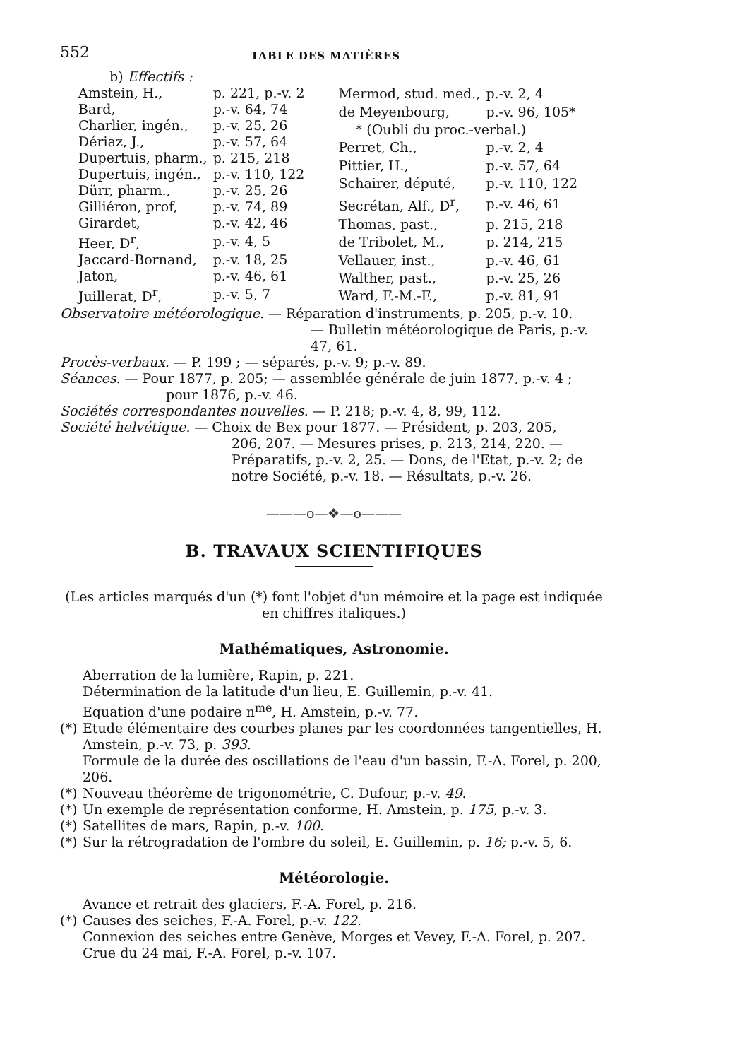552 TABLE DES MATIÈRES
b) Effectifs :
| Amstein, H., | p. 221, p.-v. 2 |
| Bard, | p.-v. 64, 74 |
| Charlier, ingén., | p.-v. 25, 26 |
| Dériaz, J., | p.-v. 57, 64 |
| Dupertuis, pharm., | p. 215, 218 |
| Dupertuis, ingén., | p.-v. 110, 122 |
| Dürr, pharm., | p.-v. 25, 26 |
| Gilliéron, prof, | p.-v. 74, 89 |
| Girardet, | p.-v. 42, 46 |
| Heer, D<sup>r</sup>, | p.-v. 4, 5 |
| Jaccard-Bornand, | p.-v. 18, 25 |
| Jaton, | p.-v. 46, 61 |
| Juillerat, D<sup>r</sup>, | p.-v. 5, 7 |
| Mermod, stud. med., | p.-v. 2, 4 |
| de Meyenbourg, | p.-v. 96, 105* |
| * (Oubli du proc.-verbal.) | |
| Perret, Ch., | p.-v. 2, 4 |
| Pittier, H., | p.-v. 57, 64 |
| Schairer, député, | p.-v. 110, 122 |
| Secrétan, Alf., D<sup>r</sup>, | p.-v. 46, 61 |
| Thomas, past., | p. 215, 218 |
| de Tribolet, M., | p. 214, 215 |
| Vellauer, inst., | p.-v. 46, 61 |
| Walther, past., | p.-v. 25, 26 |
| Ward, F.-M.-F., | p.-v. 81, 91 |
Observatoire météorologique. — Réparation d'instruments, p. 205, p.-v. 10.
— Bulletin météorologique de Paris, p.-v. 47, 61.
Procès-verbaux. — P. 199 ; — séparés, p.-v. 9; p.-v. 89.
Séances. — Pour 1877, p. 205; — assemblée générale de juin 1877, p.-v. 4 ;
pour 1876, p.-v. 46.
Sociétés correspondantes nouvelles. — P. 218; p.-v. 4, 8, 99, 112.
Société helvétique. — Choix de Bex pour 1877. — Président, p. 203, 205,
206, 207. — Mesures prises, p. 213, 214, 220. — Préparatifs, p.-v. 2, 25. — Dons, de l'Etat, p.-v. 2; de notre Société, p.-v. 18. — Résultats, p.-v. 26.
———o—❖—o———
B. TRAVAUX SCIENTIFIQUES
(Les articles marqués d'un (*) font l'objet d'un mémoire et la page est indiquée en chiffres italiques.)
Mathématiques, Astronomie.
Aberration de la lumière, Rapin, p. 221.
Détermination de la latitude d'un lieu, E. Guillemin, p.-v. 41.
Equation d'une podaire n<sup>me</sup>, H. Amstein, p.-v. 77.
(*) Etude élémentaire des courbes planes par les coordonnées tangentielles, H. Amstein, p.-v. 73, p. 393.
Formule de la durée des oscillations de l'eau d'un bassin, F.-A. Forel, p. 200, 206.
(*) Nouveau théorème de trigonométrie, C. Dufour, p.-v. 49.
(*) Un exemple de représentation conforme, H. Amstein, p. 175, p.-v. 3.
(*) Satellites de mars, Rapin, p.-v. 100.
(*) Sur la rétrogradation de l'ombre du soleil, E. Guillemin, p. 16; p.-v. 5, 6.
Météorologie.
Avance et retrait des glaciers, F.-A. Forel, p. 216.
(*) Causes des seiches, F.-A. Forel, p.-v. 122.
Connexion des seiches entre Genève, Morges et Vevey, F.-A. Forel, p. 207.
Crue du 24 mai, F.-A. Forel, p.-v. 107.